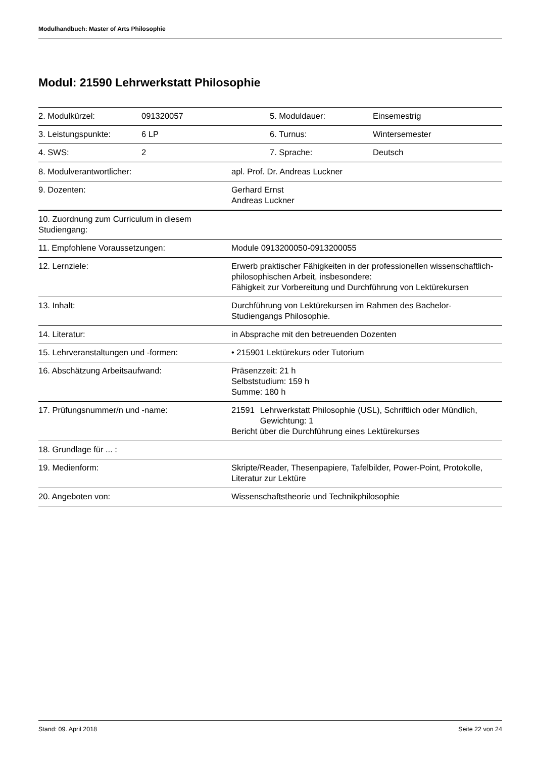Modulhandbuch: Master of Arts Philosophie
Modul: 21590 Lehrwerkstatt Philosophie
| 2. Modulkürzel: | 091320057 | 5. Moduldauer: | Einsemestrig |
| 3. Leistungspunkte: | 6 LP | 6. Turnus: | Wintersemester |
| 4. SWS: | 2 | 7. Sprache: | Deutsch |
| 8. Modulverantwortlicher: | apl. Prof. Dr. Andreas Luckner |
| 9. Dozenten: | Gerhard Ernst Andreas Luckner |
| 10. Zuordnung zum Curriculum in diesem Studiengang: | |
| 11. Empfohlene Voraussetzungen: | Module 0913200050-0913200055 |
| 12. Lernziele: | Erwerb praktischer Fähigkeiten in der professionellen wissenschaftlich-philosophischen Arbeit, insbesondere: Fähigkeit zur Vorbereitung und Durchführung von Lektürekursen |
| 13. Inhalt: | Durchführung von Lektürekursen im Rahmen des Bachelor-Studiengangs Philosophie. |
| 14. Literatur: | in Absprache mit den betreuenden Dozenten |
| 15. Lehrveranstaltungen und -formen: | • 215901 Lektürekurs oder Tutorium |
| 16. Abschätzung Arbeitsaufwand: | Präsenzzeit: 21 h Selbststudium: 159 h Summe: 180 h |
| 17. Prüfungsnummer/n und -name: | 21591 Lehrwerkstatt Philosophie (USL), Schriftlich oder Mündlich, Gewichtung: 1 Bericht über die Durchführung eines Lektürekurses |
| 18. Grundlage für ... : | |
| 19. Medienform: | Skripte/Reader, Thesenpapiere, Tafelbilder, Power-Point, Protokolle, Literatur zur Lektüre |
| 20. Angeboten von: | Wissenschaftstheorie und Technikphilosophie |
Stand: 09. April 2018 Seite 22 von 24